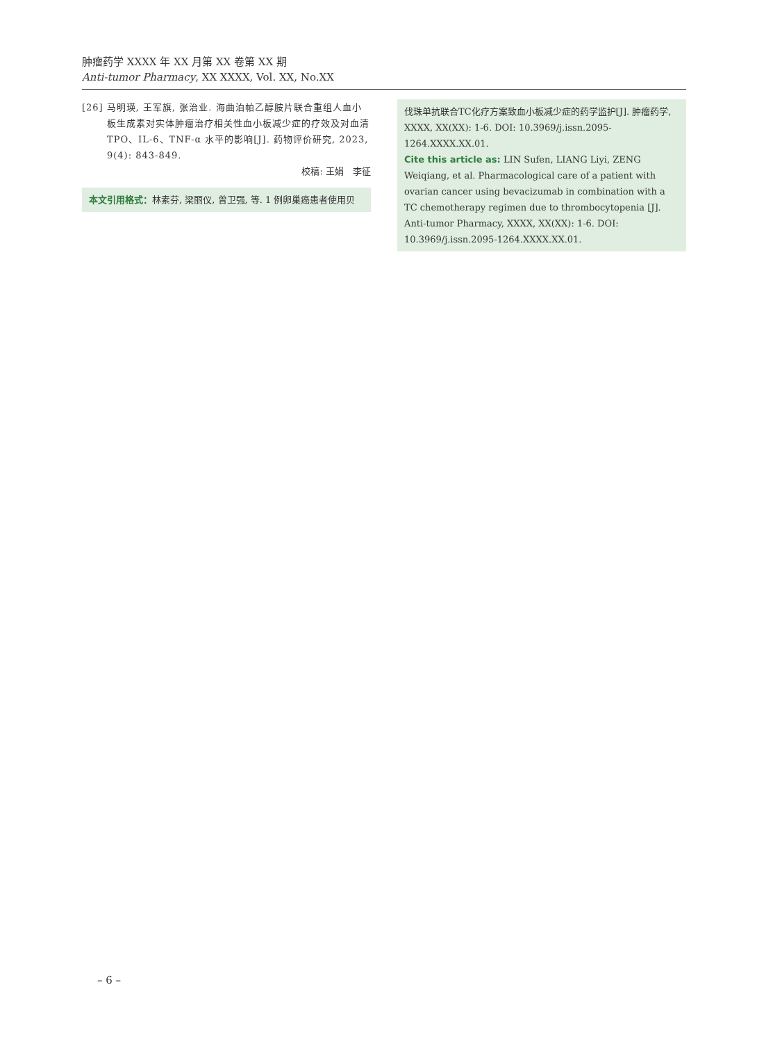肿瘤药学 XXXX 年 XX 月第 XX 卷第 XX 期
Anti-tumor Pharmacy, XX XXXX, Vol. XX, No.XX
[26] 马明瑛, 王军旗, 张治业. 海曲泊帕乙醇胺片联合重组人血小板生成素对实体肿瘤治疗相关性血小板减少症的疗效及对血清TPO、IL-6、TNF-α 水平的影响[J]. 药物评价研究, 2023, 9(4): 843-849.
校稿: 王娟　李征
本文引用格式：林素芬, 梁丽仪, 曾卫强, 等. 1 例卵巢癌患者使用贝
伐珠单抗联合TC化疗方案致血小板减少症的药学监护[J]. 肿瘤药学, XXXX, XX(XX): 1-6. DOI: 10.3969/j.issn.2095-1264.XXXX.XX.01.
Cite this article as: LIN Sufen, LIANG Liyi, ZENG Weiqiang, et al. Pharmacological care of a patient with ovarian cancer using bevacizumab in combination with a TC chemotherapy regimen due to thrombocytopenia [J]. Anti-tumor Pharmacy, XXXX, XX(XX): 1-6. DOI: 10.3969/j.issn.2095-1264.XXXX.XX.01.
– 6 –